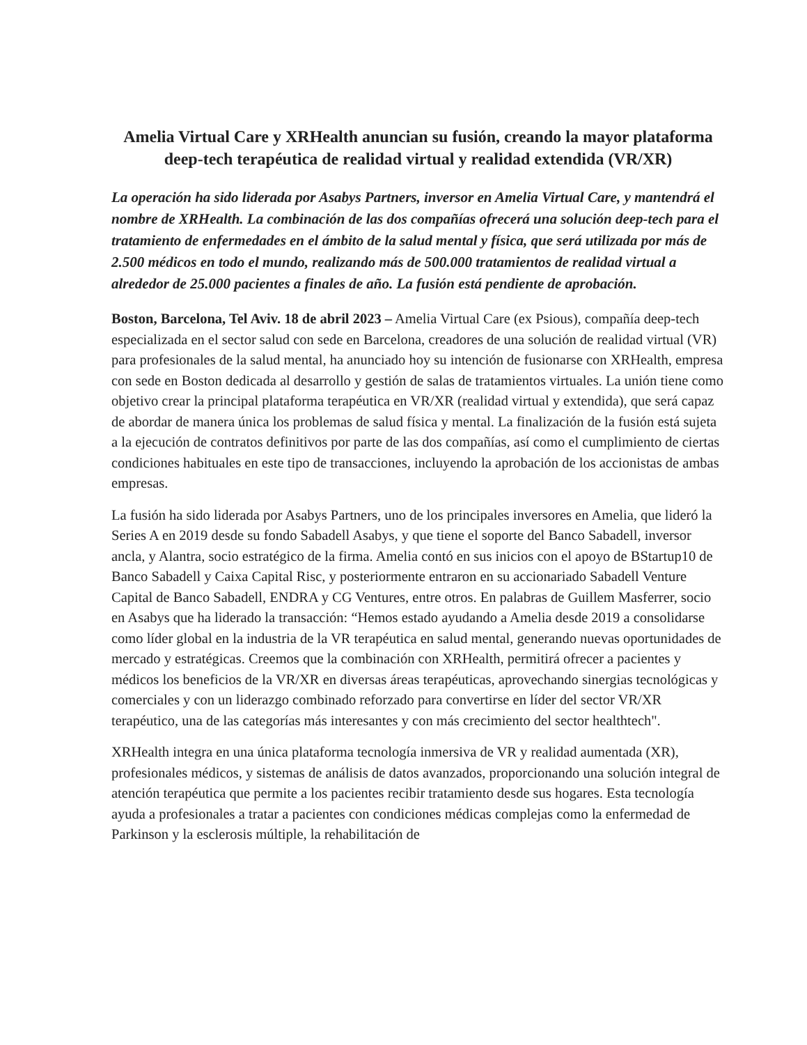Amelia Virtual Care y XRHealth anuncian su fusión, creando la mayor plataforma deep-tech terapéutica de realidad virtual y realidad extendida (VR/XR)
La operación ha sido liderada por Asabys Partners, inversor en Amelia Virtual Care, y mantendrá el nombre de XRHealth. La combinación de las dos compañías ofrecerá una solución deep-tech para el tratamiento de enfermedades en el ámbito de la salud mental y física, que será utilizada por más de 2.500 médicos en todo el mundo, realizando más de 500.000 tratamientos de realidad virtual a alrededor de 25.000 pacientes a finales de año. La fusión está pendiente de aprobación.
Boston, Barcelona, Tel Aviv. 18 de abril 2023 – Amelia Virtual Care (ex Psious), compañía deep-tech especializada en el sector salud con sede en Barcelona, creadores de una solución de realidad virtual (VR) para profesionales de la salud mental, ha anunciado hoy su intención de fusionarse con XRHealth, empresa con sede en Boston dedicada al desarrollo y gestión de salas de tratamientos virtuales. La unión tiene como objetivo crear la principal plataforma terapéutica en VR/XR (realidad virtual y extendida), que será capaz de abordar de manera única los problemas de salud física y mental. La finalización de la fusión está sujeta a la ejecución de contratos definitivos por parte de las dos compañías, así como el cumplimiento de ciertas condiciones habituales en este tipo de transacciones, incluyendo la aprobación de los accionistas de ambas empresas.
La fusión ha sido liderada por Asabys Partners, uno de los principales inversores en Amelia, que lideró la Series A en 2019 desde su fondo Sabadell Asabys, y que tiene el soporte del Banco Sabadell, inversor ancla, y Alantra, socio estratégico de la firma. Amelia contó en sus inicios con el apoyo de BStartup10 de Banco Sabadell y Caixa Capital Risc, y posteriormente entraron en su accionariado Sabadell Venture Capital de Banco Sabadell, ENDRA y CG Ventures, entre otros. En palabras de Guillem Masferrer, socio en Asabys que ha liderado la transacción: “Hemos estado ayudando a Amelia desde 2019 a consolidarse como líder global en la industria de la VR terapéutica en salud mental, generando nuevas oportunidades de mercado y estratégicas. Creemos que la combinación con XRHealth, permitirá ofrecer a pacientes y médicos los beneficios de la VR/XR en diversas áreas terapéuticas, aprovechando sinergias tecnológicas y comerciales y con un liderazgo combinado reforzado para convertirse en líder del sector VR/XR terapéutico, una de las categorías más interesantes y con más crecimiento del sector healthtech".
XRHealth integra en una única plataforma tecnología inmersiva de VR y realidad aumentada (XR), profesionales médicos, y sistemas de análisis de datos avanzados, proporcionando una solución integral de atención terapéutica que permite a los pacientes recibir tratamiento desde sus hogares. Esta tecnología ayuda a profesionales a tratar a pacientes con condiciones médicas complejas como la enfermedad de Parkinson y la esclerosis múltiple, la rehabilitación de